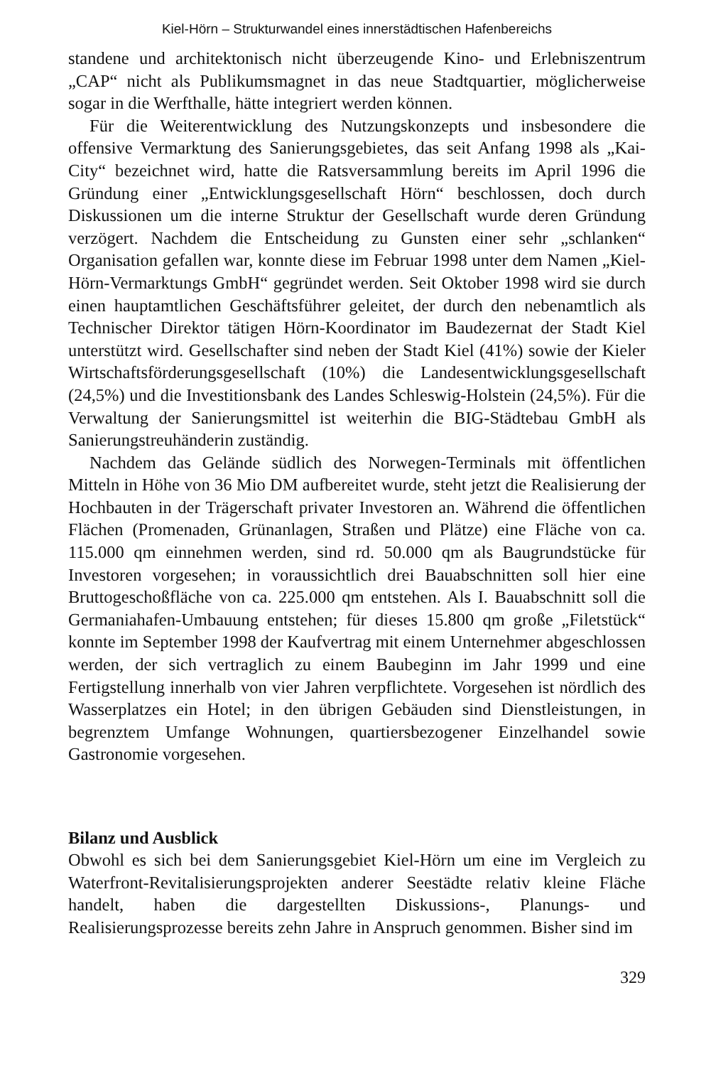Kiel-Hörn – Strukturwandel eines innerstädtischen Hafenbereichs
standene und architektonisch nicht überzeugende Kino- und Erlebniszentrum „CAP“ nicht als Publikumsmagnet in das neue Stadtquartier, möglicherweise sogar in die Werfthalle, hätte integriert werden können.
Für die Weiterentwicklung des Nutzungskonzepts und insbesondere die offensive Vermarktung des Sanierungsgebietes, das seit Anfang 1998 als „Kai-City“ bezeichnet wird, hatte die Ratsversammlung bereits im April 1996 die Gründung einer „Entwicklungsgesellschaft Hörn“ beschlossen, doch durch Diskussionen um die interne Struktur der Gesellschaft wurde deren Gründung verzögert. Nachdem die Entscheidung zu Gunsten einer sehr „schlanken“ Organisation gefallen war, konnte diese im Februar 1998 unter dem Namen „Kiel-Hörn-Vermarktungs GmbH“ gegründet werden. Seit Oktober 1998 wird sie durch einen hauptamtlichen Geschäftsführer geleitet, der durch den nebenamtlich als Technischer Direktor tätigen Hörn-Koordinator im Baudezernat der Stadt Kiel unterstützt wird. Gesellschafter sind neben der Stadt Kiel (41%) sowie der Kieler Wirtschaftsförderungsgesellschaft (10%) die Landesentwicklungsgesellschaft (24,5%) und die Investitionsbank des Landes Schleswig-Holstein (24,5%). Für die Verwaltung der Sanierungsmittel ist weiterhin die BIG-Städtebau GmbH als Sanierungstreuhänderin zuständig.
Nachdem das Gelände südlich des Norwegen-Terminals mit öffentlichen Mitteln in Höhe von 36 Mio DM aufbereitet wurde, steht jetzt die Realisierung der Hochbauten in der Trägerschaft privater Investoren an. Während die öffentlichen Flächen (Promenaden, Grünanlagen, Straßen und Plätze) eine Fläche von ca. 115.000 qm einnehmen werden, sind rd. 50.000 qm als Baugrundstücke für Investoren vorgesehen; in voraussichtlich drei Bauabschnitten soll hier eine Bruttogeschoßfläche von ca. 225.000 qm entstehen. Als I. Bauabschnitt soll die Germaniahafen-Umbauung entstehen; für dieses 15.800 qm große „Filetstück“ konnte im September 1998 der Kaufvertrag mit einem Unternehmer abgeschlossen werden, der sich vertraglich zu einem Baubeginn im Jahr 1999 und eine Fertigstellung innerhalb von vier Jahren verpflichtete. Vorgesehen ist nördlich des Wasserplatzes ein Hotel; in den übrigen Gebäuden sind Dienstleistungen, in begrenztem Umfange Wohnungen, quartiersbezogener Einzelhandel sowie Gastronomie vorgesehen.
Bilanz und Ausblick
Obwohl es sich bei dem Sanierungsgebiet Kiel-Hörn um eine im Vergleich zu Waterfront-Revitalisierungsprojekten anderer Seestädte relativ kleine Fläche handelt, haben die dargestellten Diskussions-, Planungs- und Realisierungsprozesse bereits zehn Jahre in Anspruch genommen. Bisher sind im
329